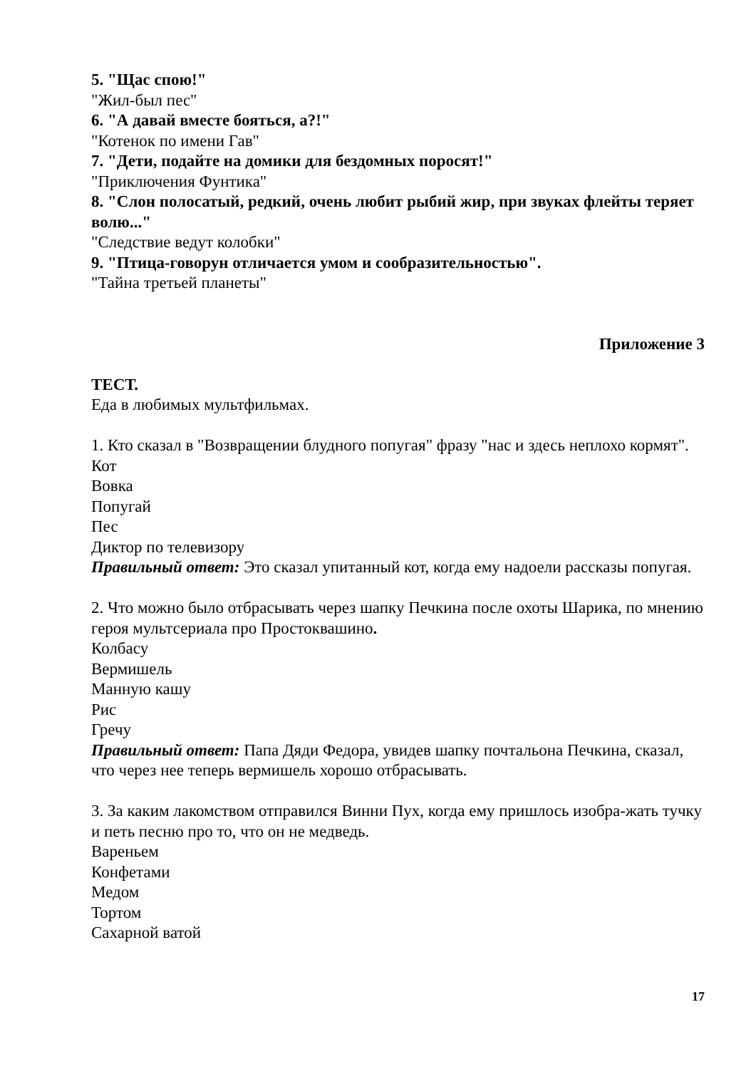5. "Щас спою!"
"Жил-был пес"
6. "А давай вместе бояться, а?!"
"Котенок по имени Гав"
7. "Дети, подайте на домики для бездомных поросят!"
"Приключения Фунтика"
8. "Слон полосатый, редкий, очень любит рыбий жир, при звуках флейты теряет волю..."
"Следствие ведут колобки"
9. "Птица-говорун отличается умом и сообразительностью".
"Тайна третьей планеты"
Приложение 3
ТЕСТ.
Еда в любимых мультфильмах.
1. Кто сказал в "Возвращении блудного попугая" фразу "нас и здесь неплохо кормят".
Кот
Вовка
Попугай
Пес
Диктор по телевизору
Правильный ответ: Это сказал упитанный кот, когда ему надоели рассказы попугая.
2. Что можно было отбрасывать через шапку Печкина после охоты Шарика, по мнению героя мультсериала про Простоквашино.
Колбасу
Вермишель
Манную кашу
Рис
Гречу
Правильный ответ: Папа Дяди Федора, увидев шапку почтальона Печкина, сказал, что через нее теперь вермишель хорошо отбрасывать.
3. За каким лакомством отправился Винни Пух, когда ему пришлось изобра-жать тучку и петь песню про то, что он не медведь.
Вареньем
Конфетами
Медом
Тортом
Сахарной ватой
17